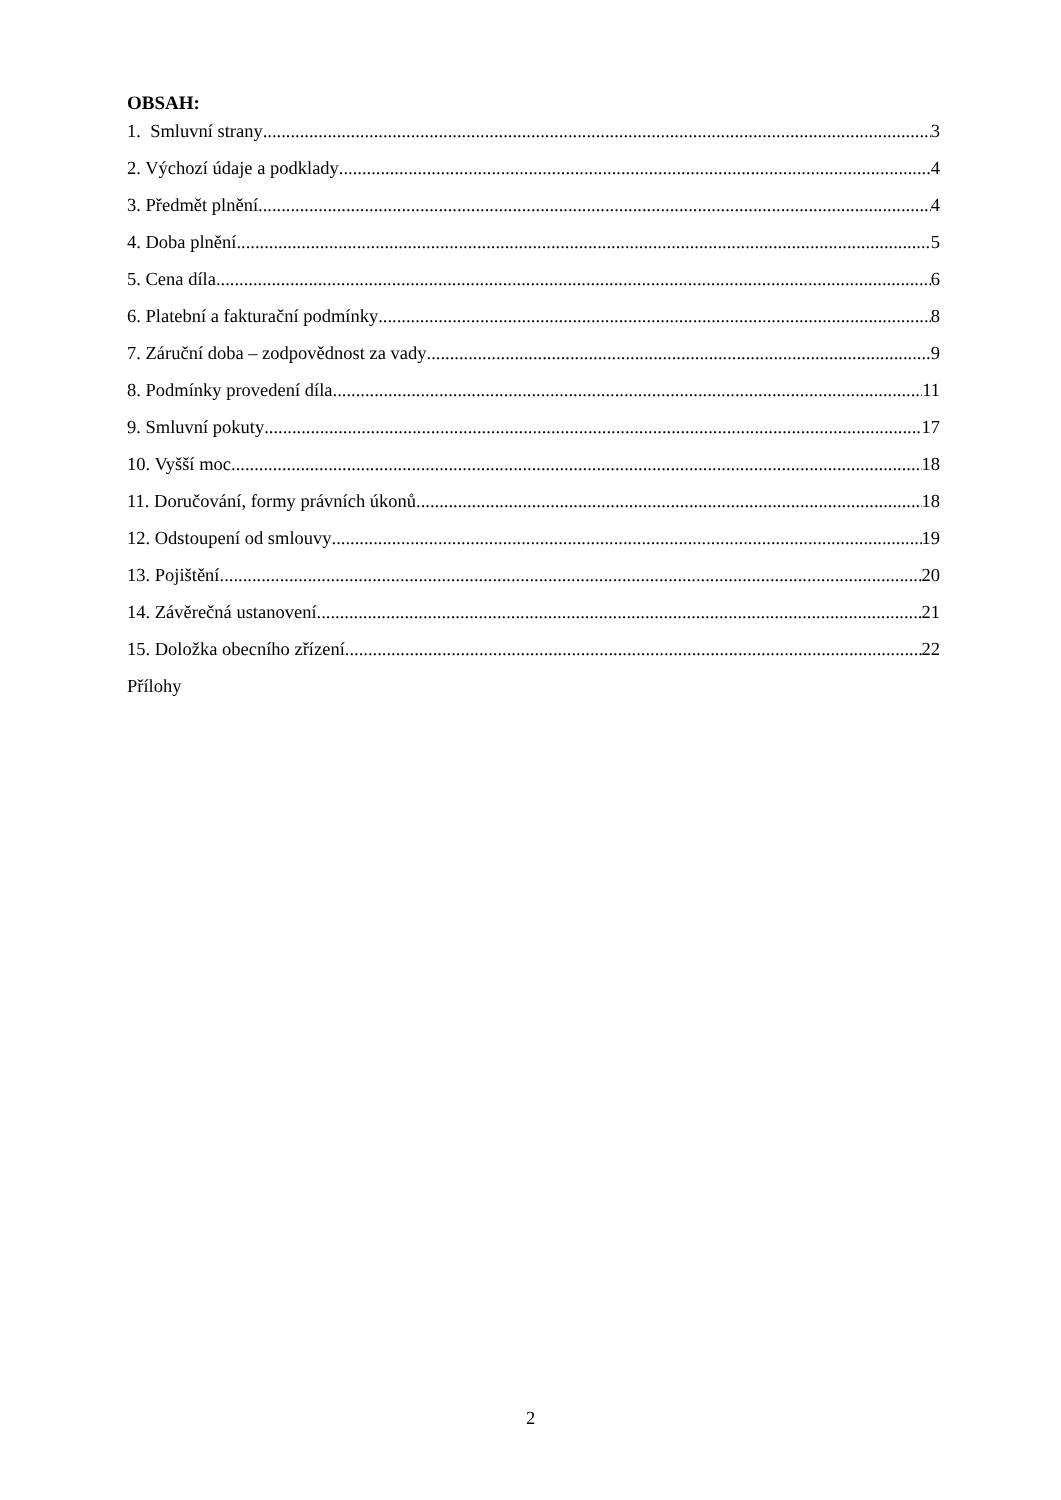OBSAH:
1. Smluvní strany 3
2. Výchozí údaje a podklady 4
3. Předmět plnění 4
4. Doba plnění 5
5. Cena díla 6
6. Platební a fakturační podmínky 8
7. Záruční doba – zodpovědnost za vady 9
8. Podmínky provedení díla 11
9. Smluvní pokuty 17
10. Vyšší moc 18
11. Doručování, formy právních úkonů 18
12. Odstoupení od smlouvy 19
13. Pojištění 20
14. Závěrečná ustanovení 21
15. Doložka obecního zřízení 22
Přílohy
2